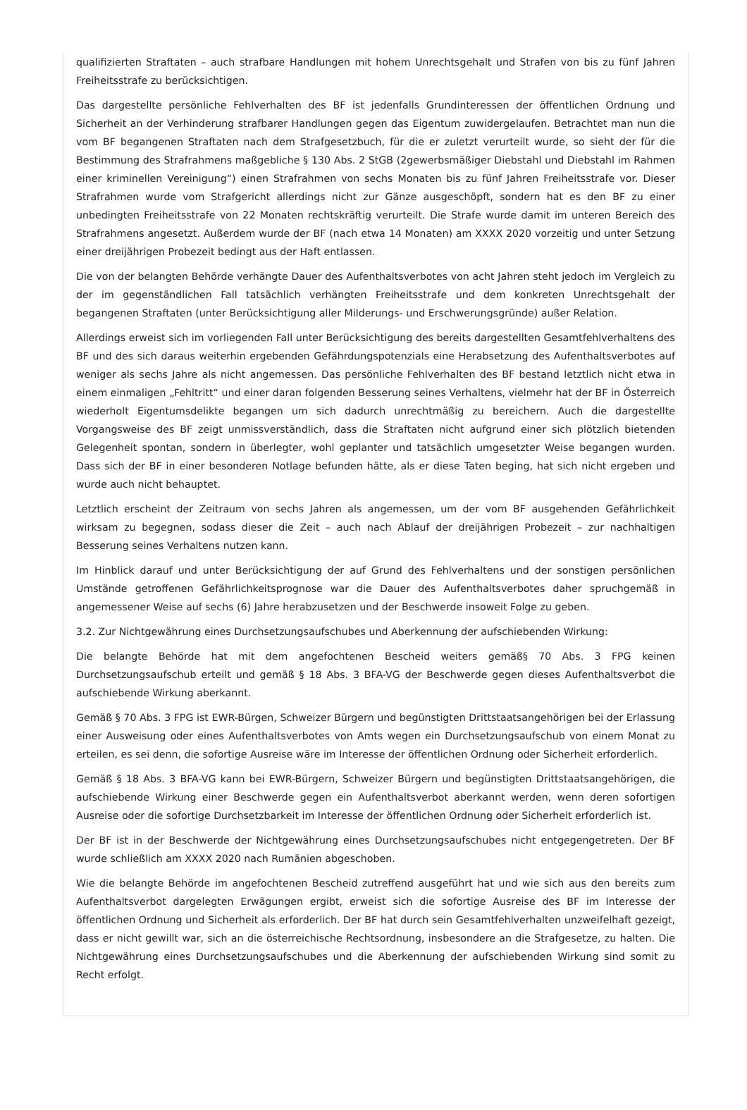qualifizierten Straftaten – auch strafbare Handlungen mit hohem Unrechtsgehalt und Strafen von bis zu fünf Jahren Freiheitsstrafe zu berücksichtigen.
Das dargestellte persönliche Fehlverhalten des BF ist jedenfalls Grundinteressen der öffentlichen Ordnung und Sicherheit an der Verhinderung strafbarer Handlungen gegen das Eigentum zuwidergelaufen. Betrachtet man nun die vom BF begangenen Straftaten nach dem Strafgesetzbuch, für die er zuletzt verurteilt wurde, so sieht der für die Bestimmung des Strafrahmens maßgebliche § 130 Abs. 2 StGB (2gewerbsmäßiger Diebstahl und Diebstahl im Rahmen einer kriminellen Vereinigung“) einen Strafrahmen von sechs Monaten bis zu fünf Jahren Freiheitsstrafe vor. Dieser Strafrahmen wurde vom Strafgericht allerdings nicht zur Gänze ausgeschöpft, sondern hat es den BF zu einer unbedingten Freiheitsstrafe von 22 Monaten rechtskräftig verurteilt. Die Strafe wurde damit im unteren Bereich des Strafrahmens angesetzt. Außerdem wurde der BF (nach etwa 14 Monaten) am XXXX 2020 vorzeitig und unter Setzung einer dreijährigen Probezeit bedingt aus der Haft entlassen.
Die von der belangten Behörde verhängte Dauer des Aufenthaltsverbotes von acht Jahren steht jedoch im Vergleich zu der im gegenständlichen Fall tatsächlich verhängten Freiheitsstrafe und dem konkreten Unrechtsgehalt der begangenen Straftaten (unter Berücksichtigung aller Milderungs- und Erschwerungsgründe) außer Relation.
Allerdings erweist sich im vorliegenden Fall unter Berücksichtigung des bereits dargestellten Gesamtfehlverhaltens des BF und des sich daraus weiterhin ergebenden Gefährdungspotenzials eine Herabsetzung des Aufenthaltsverbotes auf weniger als sechs Jahre als nicht angemessen. Das persönliche Fehlverhalten des BF bestand letztlich nicht etwa in einem einmaligen „Fehltritt“ und einer daran folgenden Besserung seines Verhaltens, vielmehr hat der BF in Österreich wiederholt Eigentumsdelikte begangen um sich dadurch unrechtmäßig zu bereichern. Auch die dargestellte Vorgangsweise des BF zeigt unmissverständlich, dass die Straftaten nicht aufgrund einer sich plötzlich bietenden Gelegenheit spontan, sondern in überlegter, wohl geplanter und tatsächlich umgesetzter Weise begangen wurden. Dass sich der BF in einer besonderen Notlage befunden hätte, als er diese Taten beging, hat sich nicht ergeben und wurde auch nicht behauptet.
Letztlich erscheint der Zeitraum von sechs Jahren als angemessen, um der vom BF ausgehenden Gefährlichkeit wirksam zu begegnen, sodass dieser die Zeit – auch nach Ablauf der dreijährigen Probezeit – zur nachhaltigen Besserung seines Verhaltens nutzen kann.
Im Hinblick darauf und unter Berücksichtigung der auf Grund des Fehlverhaltens und der sonstigen persönlichen Umstände getroffenen Gefährlichkeitsprognose war die Dauer des Aufenthaltsverbotes daher spruchgemäß in angemessener Weise auf sechs (6) Jahre herabzusetzen und der Beschwerde insoweit Folge zu geben.
3.2. Zur Nichtgewährung eines Durchsetzungsaufschubes und Aberkennung der aufschiebenden Wirkung:
Die belangte Behörde hat mit dem angefochtenen Bescheid weiters gemäß§ 70 Abs. 3 FPG keinen Durchsetzungsaufschub erteilt und gemäß § 18 Abs. 3 BFA-VG der Beschwerde gegen dieses Aufenthaltsverbot die aufschiebende Wirkung aberkannt.
Gemäß § 70 Abs. 3 FPG ist EWR-Bürgen, Schweizer Bürgern und begünstigten Drittstaatsangehörigen bei der Erlassung einer Ausweisung oder eines Aufenthaltsverbotes von Amts wegen ein Durchsetzungsaufschub von einem Monat zu erteilen, es sei denn, die sofortige Ausreise wäre im Interesse der öffentlichen Ordnung oder Sicherheit erforderlich.
Gemäß § 18 Abs. 3 BFA-VG kann bei EWR-Bürgern, Schweizer Bürgern und begünstigten Drittstaatsangehörigen, die aufschiebende Wirkung einer Beschwerde gegen ein Aufenthaltsverbot aberkannt werden, wenn deren sofortigen Ausreise oder die sofortige Durchsetzbarkeit im Interesse der öffentlichen Ordnung oder Sicherheit erforderlich ist.
Der BF ist in der Beschwerde der Nichtgewährung eines Durchsetzungsaufschubes nicht entgegengetreten. Der BF wurde schließlich am XXXX 2020 nach Rumänien abgeschoben.
Wie die belangte Behörde im angefochtenen Bescheid zutreffend ausgeführt hat und wie sich aus den bereits zum Aufenthaltsverbot dargelegten Erwägungen ergibt, erweist sich die sofortige Ausreise des BF im Interesse der öffentlichen Ordnung und Sicherheit als erforderlich. Der BF hat durch sein Gesamtfehlverhalten unzweifelhaft gezeigt, dass er nicht gewillt war, sich an die österreichische Rechtsordnung, insbesondere an die Strafgesetze, zu halten. Die Nichtgewährung eines Durchsetzungsaufschubes und die Aberkennung der aufschiebenden Wirkung sind somit zu Recht erfolgt.